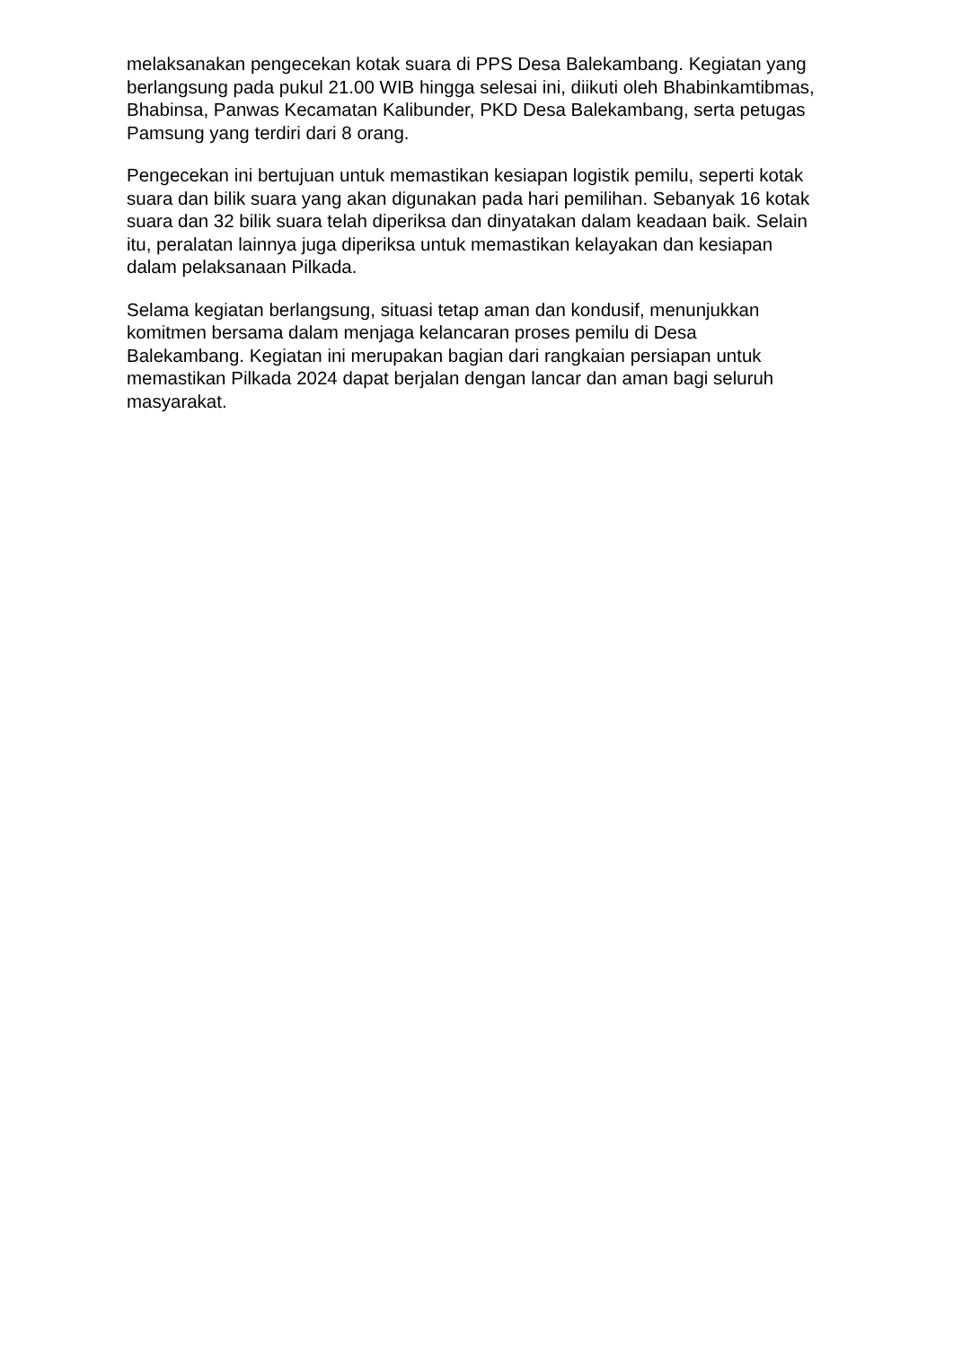melaksanakan pengecekan kotak suara di PPS Desa Balekambang. Kegiatan yang berlangsung pada pukul 21.00 WIB hingga selesai ini, diikuti oleh Bhabinkamtibmas, Bhabinsa, Panwas Kecamatan Kalibunder, PKD Desa Balekambang, serta petugas Pamsung yang terdiri dari 8 orang.
Pengecekan ini bertujuan untuk memastikan kesiapan logistik pemilu, seperti kotak suara dan bilik suara yang akan digunakan pada hari pemilihan. Sebanyak 16 kotak suara dan 32 bilik suara telah diperiksa dan dinyatakan dalam keadaan baik. Selain itu, peralatan lainnya juga diperiksa untuk memastikan kelayakan dan kesiapan dalam pelaksanaan Pilkada.
Selama kegiatan berlangsung, situasi tetap aman dan kondusif, menunjukkan komitmen bersama dalam menjaga kelancaran proses pemilu di Desa Balekambang. Kegiatan ini merupakan bagian dari rangkaian persiapan untuk memastikan Pilkada 2024 dapat berjalan dengan lancar dan aman bagi seluruh masyarakat.